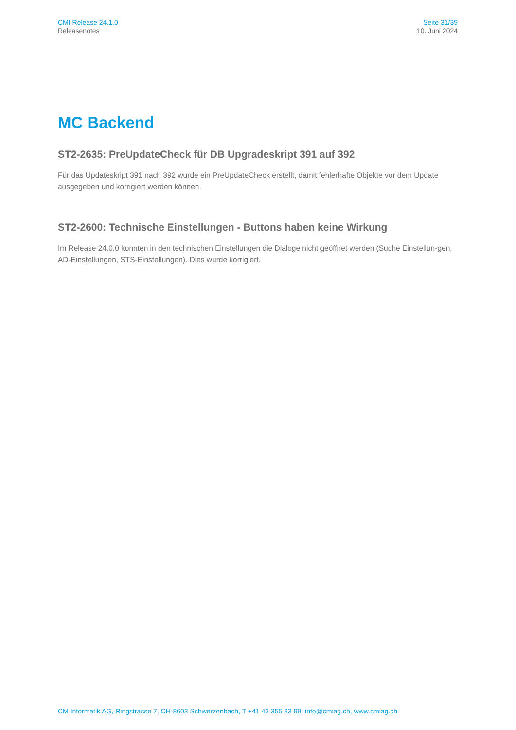CMI Release 24.1.0
Releasenotes
Seite 31/39
10. Juni 2024
MC Backend
ST2-2635: PreUpdateCheck für DB Upgradeskript 391 auf 392
Für das Updateskript 391 nach 392 wurde ein PreUpdateCheck erstellt, damit fehlerhafte Objekte vor dem Update ausgegeben und korrigiert werden können.
ST2-2600: Technische Einstellungen - Buttons haben keine Wirkung
Im Release 24.0.0 konnten in den technischen Einstellungen die Dialoge nicht geöffnet werden (Suche Einstellun-gen, AD-Einstellungen, STS-Einstellungen). Dies wurde korrigiert.
CM Informatik AG, Ringstrasse 7, CH-8603 Schwerzenbach, T +41 43 355 33 99, info@cmiag.ch, www.cmiag.ch